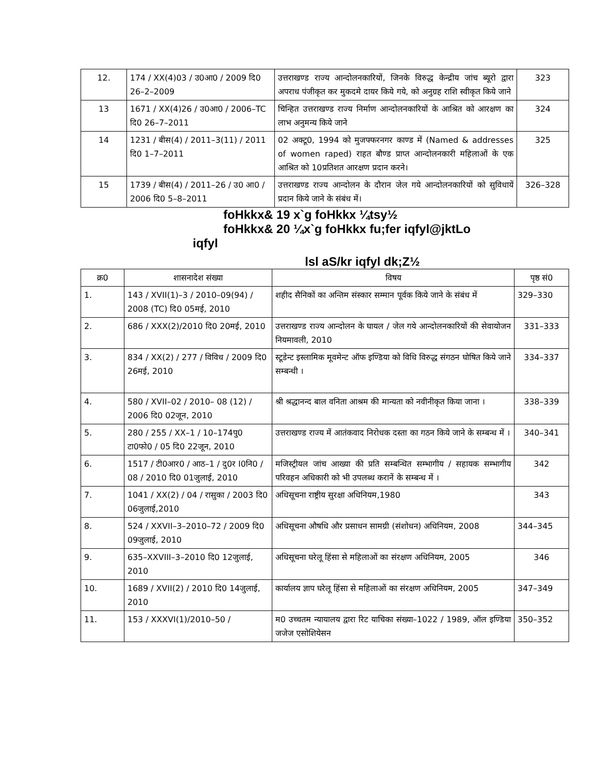| 12. | 174 / XX(4)03 / उ0आ0 / 2009 दि0 26–2–2009 | उत्तराखण्ड राज्य आन्दोलनकारियों, जिनके विरुद्ध केन्द्रीय जांच ब्यूरो द्वारा अपराध पंजीकृत कर मुकदमे दायर किये गये, को अनुग्रह राशि स्वीकृत किये जाने | 323 |
| 13 | 1671 / XX(4)26 / उ0आ0 / 2006–TC दि0 26–7–2011 | चिन्हित उत्तराखण्ड राज्य निर्माण आन्दोलनकारियों के आश्रित को आरक्षण का लाभ अनुमन्य किये जाने | 324 |
| 14 | 1231 / बीस(4) / 2011–3(11) / 2011 दि0 1–7–2011 | 02 अक्टू0, 1994 को मुजफ्फरनगर काण्ड में (Named & addresses of women raped) राहत बौण्ड प्राप्त आन्दोलनकारी महिलाओं के एक आश्रित को 10प्रतिशत आरक्षण प्रदान करने। | 325 |
| 15 | 1739 / बीस(4) / 2011–26 / उ0 आ0 / 2006 दि0 5–8–2011 | उत्तराखण्ड राज्य आन्दोलन के दौरान जेल गये आन्दोलनकारियों को सुविधायें प्रदान किये जाने के संबंध में। | 326–328 |
foHkkx& 19 x`g foHkkx ¼tsy½
foHkkx& 20 ¼x`g foHkkx fu;fer iqfyl@jktLo
iqfyl
lsl aS/kr iqfyl dk;Z½
| क्र0 | शासनादेश संख्या | विषय | पृष्ठ सं0 |
| --- | --- | --- | --- |
| 1. | 143 / XVII(1)–3 / 2010–09(94) / 2008 (TC) दि0 05मई, 2010 | शहीद सैनिकों का अन्तिम संस्कार सम्मान पूर्वक किये जाने के संबंध में | 329–330 |
| 2. | 686 / XXX(2)/2010 दि0 20मई, 2010 | उत्तराखण्ड राज्य आन्दोलन के घायल / जेल गये आन्दोलनकारियों की सेवायोजन नियमावली, 2010 | 331–333 |
| 3. | 834 / XX(2) / 277 / विविध / 2009 दि0 26मई, 2010 | स्टूडेन्ट इस्लामिक मूवमेन्ट ऑफ इण्डिया को विधि विरुद्ध संगठन घोषित किये जाने सम्बन्धी । | 334–337 |
| 4. | 580 / XVII–02 / 2010– 08 (12) / 2006 दि0 02जून, 2010 | श्री श्रद्धानन्द बाल वनिता आश्रम की मान्यता को नवीनीकृत किया जाना । | 338–339 |
| 5. | 280 / 255 / XX–1 / 10–174पु0 टा0फो0 / 05 दि0 22जून, 2010 | उत्तराखण्ड राज्य में आतंकवाद निरोधक दस्ता का गठन किये जाने के सम्बन्ध में । | 340–341 |
| 6. | 1517 / टी0आर0 / आठ–1 / दु0र I0नि0 / 08 / 2010 दि0 01जुलाई, 2010 | मजिस्ट्रीयल जांच आख्या की प्रति सम्बन्धित सम्भागीय / सहायक सम्भागीय परिवहन अधिकारी को भी उपलब्ध करानें के सम्बन्ध में । | 342 |
| 7. | 1041 / XX(2) / 04 / रासुका / 2003 दि0 06जुलाई,2010 | अधिसूचना राष्ट्रीय सुरक्षा अधिनियम,1980 | 343 |
| 8. | 524 / XXVII–3–2010–72 / 2009 दि0 09जुलाई, 2010 | अधिसूचना औषधि और प्रसाधन सामग्री (संशोधन) अधिनियम, 2008 | 344–345 |
| 9. | 635–XXVIII–3–2010 दि0 12जुलाई, 2010 | अधिसूचना घरेलू हिंसा से महिलाओं का संरक्षण अधिनियम, 2005 | 346 |
| 10. | 1689 / XVII(2) / 2010 दि0 14जुलाई, 2010 | कार्यालय ज्ञाप घरेलू हिंसा से महिलाओं का संरक्षण अधिनियम, 2005 | 347–349 |
| 11. | 153 / XXXVI(1)/2010–50 / | म0 उच्चतम न्यायालय द्वारा रिट याचिका संख्या–1022 / 1989, ऑल इण्डिया जजेज एसोशियेसन | 350–352 |